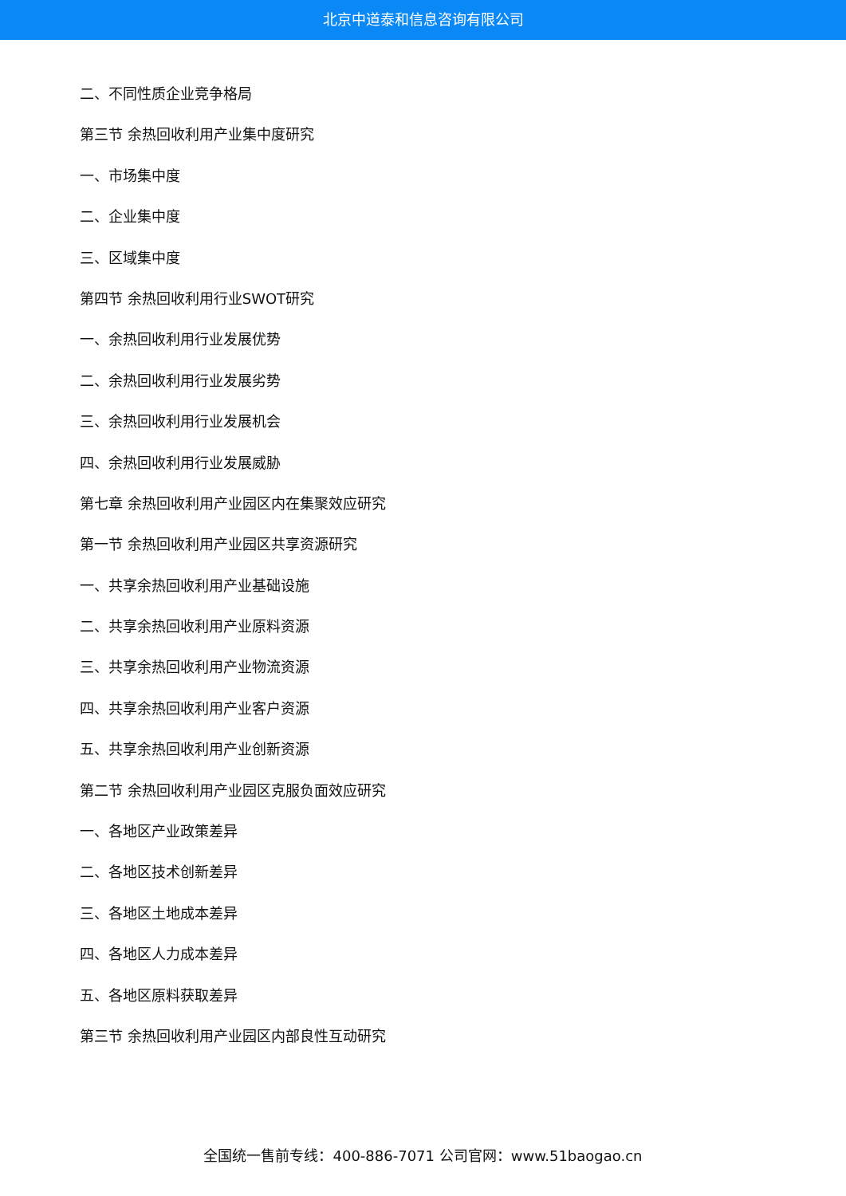北京中道泰和信息咨询有限公司
二、不同性质企业竞争格局
第三节 余热回收利用产业集中度研究
一、市场集中度
二、企业集中度
三、区域集中度
第四节 余热回收利用行业SWOT研究
一、余热回收利用行业发展优势
二、余热回收利用行业发展劣势
三、余热回收利用行业发展机会
四、余热回收利用行业发展威胁
第七章 余热回收利用产业园区内在集聚效应研究
第一节 余热回收利用产业园区共享资源研究
一、共享余热回收利用产业基础设施
二、共享余热回收利用产业原料资源
三、共享余热回收利用产业物流资源
四、共享余热回收利用产业客户资源
五、共享余热回收利用产业创新资源
第二节 余热回收利用产业园区克服负面效应研究
一、各地区产业政策差异
二、各地区技术创新差异
三、各地区土地成本差异
四、各地区人力成本差异
五、各地区原料获取差异
第三节 余热回收利用产业园区内部良性互动研究
全国统一售前专线：400-886-7071 公司官网：www.51baogao.cn